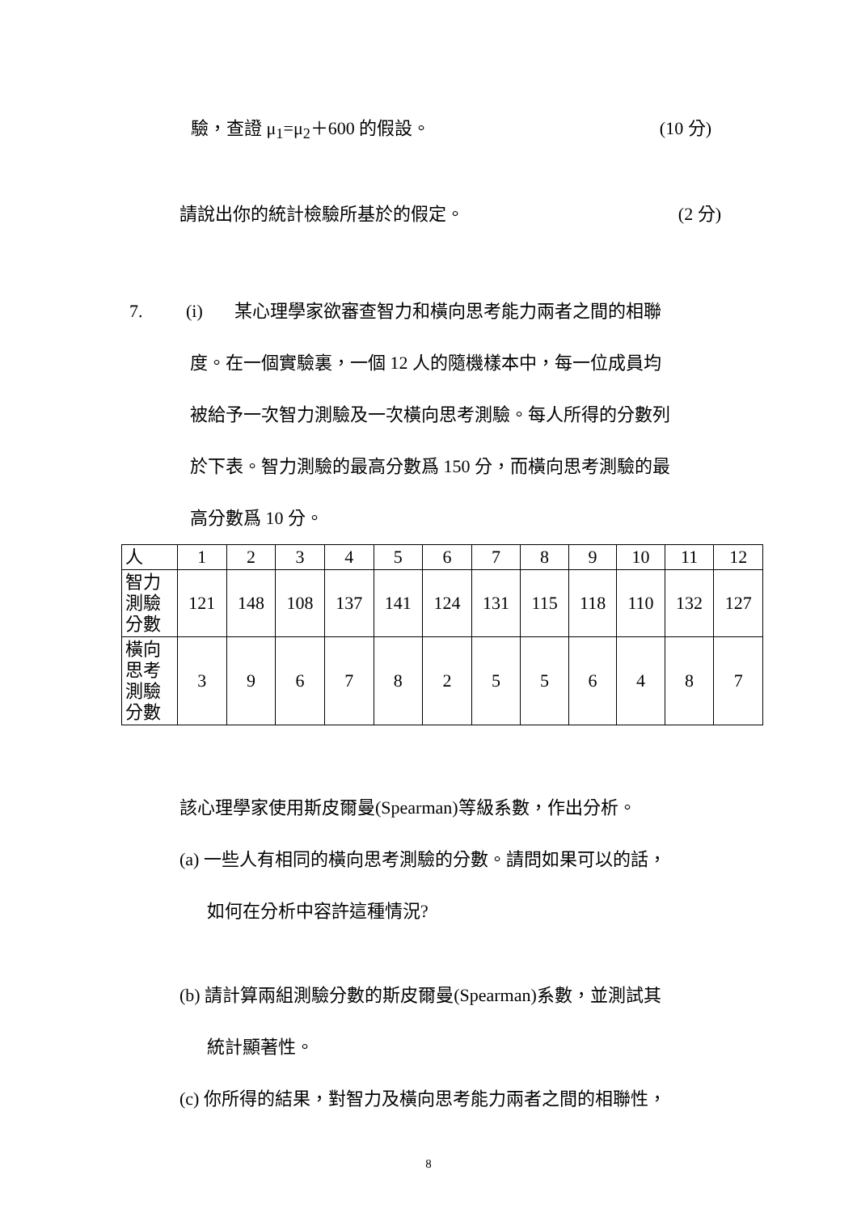驗，查證 μ<sub>1</sub>=μ<sub>2</sub>＋600 的假設。 (10 分)
請說出你的統計檢驗所基於的假定。 (2 分)
7. (i) 某心理學家欲審查智力和橫向思考能力兩者之間的相聯
度。在一個實驗裏，一個 12 人的隨機樣本中，每一位成員均
被給予一次智力測驗及一次橫向思考測驗。每人所得的分數列
於下表。智力測驗的最高分數爲 150 分，而橫向思考測驗的最
高分數爲 10 分。
| 人 | 1 | 2 | 3 | 4 | 5 | 6 | 7 | 8 | 9 | 10 | 11 | 12 |
| 智力 測驗 分數 | 121 | 148 | 108 | 137 | 141 | 124 | 131 | 115 | 118 | 110 | 132 | 127 |
| 橫向 思考 測驗 分數 | 3 | 9 | 6 | 7 | 8 | 2 | 5 | 5 | 6 | 4 | 8 | 7 |
該心理學家使用斯皮爾曼(Spearman)等級系數，作出分析。
(a) 一些人有相同的橫向思考測驗的分數。請問如果可以的話，
如何在分析中容許這種情況?
(b) 請計算兩組測驗分數的斯皮爾曼(Spearman)系數，並測試其
統計顯著性。
(c) 你所得的結果，對智力及橫向思考能力兩者之間的相聯性，
8